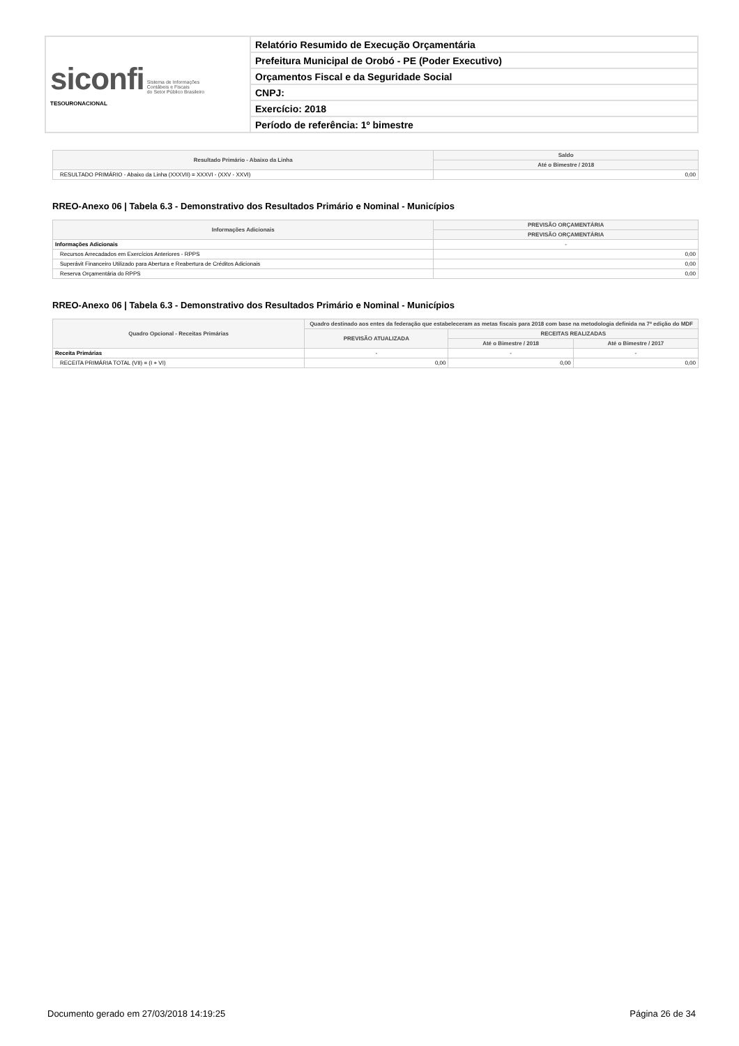| siconfi Sistema de Informações Contábeis e Fiscais do Setor Público Brasileiro TESOURONACIONAL | Relatório Resumido de Execução Orçamentária |
| | Prefeitura Municipal de Orobó - PE (Poder Executivo) |
| | Orçamentos Fiscal e da Seguridade Social |
| | CNPJ: |
| | Exercício: 2018 |
| | Período de referência: 1º bimestre |
| Resultado Primário - Abaixo da Linha | Saldo |
| --- | --- |
| | Até o Bimestre / 2018 |
| RESULTADO PRIMÁRIO - Abaixo da Linha (XXXVII) = XXXVI - (XXV - XXVI) | 0,00 |
RREO-Anexo 06 | Tabela 6.3 - Demonstrativo dos Resultados Primário e Nominal - Municípios
| Informações Adicionais | PREVISÃO ORÇAMENTÁRIA |
| --- | --- |
| | PREVISÃO ORÇAMENTÁRIA |
| Informações Adicionais | - |
| Recursos Arrecadados em Exercícios Anteriores - RPPS | 0,00 |
| Superávit Financeiro Utilizado para Abertura e Reabertura de Créditos Adicionais | 0,00 |
| Reserva Orçamentária do RPPS | 0,00 |
RREO-Anexo 06 | Tabela 6.3 - Demonstrativo dos Resultados Primário e Nominal - Municípios
| Quadro Opcional - Receitas Primárias | Quadro destinado aos entes da federação que estabeleceram as metas fiscais para 2018 com base na metodologia definida na 7ª edição do MDF | | |
| --- | --- | --- | --- |
| | PREVISÃO ATUALIZADA | RECEITAS REALIZADAS | |
| | | Até o Bimestre / 2018 | Até o Bimestre / 2017 |
| Receita Primárias | - | - | - |
| RECEITA PRIMÁRIA TOTAL (VII) = (I + VI) | 0,00 | 0,00 | 0,00 |
Documento gerado em 27/03/2018 14:19:25 Página 26 de 34